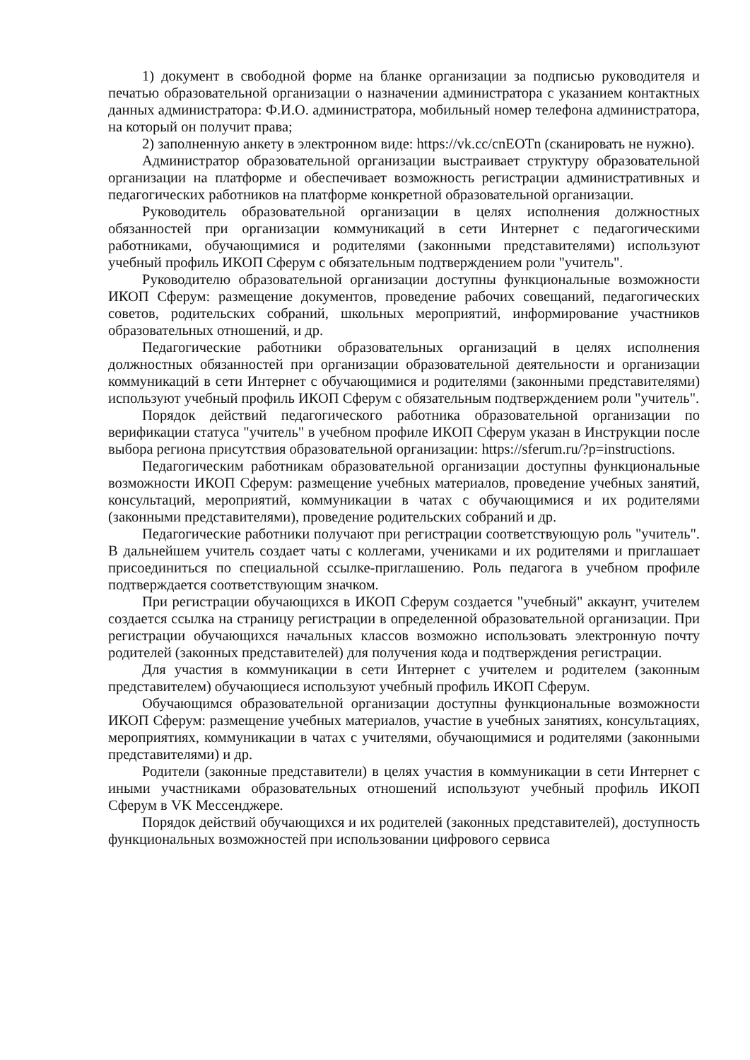1) документ в свободной форме на бланке организации за подписью руководителя и печатью образовательной организации о назначении администратора с указанием контактных данных администратора: Ф.И.О. администратора, мобильный номер телефона администратора, на который он получит права;
2) заполненную анкету в электронном виде: https://vk.cc/cnEOTn (сканировать не нужно).
Администратор образовательной организации выстраивает структуру образовательной организации на платформе и обеспечивает возможность регистрации административных и педагогических работников на платформе конкретной образовательной организации.
Руководитель образовательной организации в целях исполнения должностных обязанностей при организации коммуникаций в сети Интернет с педагогическими работниками, обучающимися и родителями (законными представителями) используют учебный профиль ИКОП Сферум с обязательным подтверждением роли "учитель".
Руководителю образовательной организации доступны функциональные возможности ИКОП Сферум: размещение документов, проведение рабочих совещаний, педагогических советов, родительских собраний, школьных мероприятий, информирование участников образовательных отношений, и др.
Педагогические работники образовательных организаций в целях исполнения должностных обязанностей при организации образовательной деятельности и организации коммуникаций в сети Интернет с обучающимися и родителями (законными представителями) используют учебный профиль ИКОП Сферум с обязательным подтверждением роли "учитель".
Порядок действий педагогического работника образовательной организации по верификации статуса "учитель" в учебном профиле ИКОП Сферум указан в Инструкции после выбора региона присутствия образовательной организации: https://sferum.ru/?p=instructions.
Педагогическим работникам образовательной организации доступны функциональные возможности ИКОП Сферум: размещение учебных материалов, проведение учебных занятий, консультаций, мероприятий, коммуникации в чатах с обучающимися и их родителями (законными представителями), проведение родительских собраний и др.
Педагогические работники получают при регистрации соответствующую роль "учитель". В дальнейшем учитель создает чаты с коллегами, учениками и их родителями и приглашает присоединиться по специальной ссылке-приглашению. Роль педагога в учебном профиле подтверждается соответствующим значком.
При регистрации обучающихся в ИКОП Сферум создается "учебный" аккаунт, учителем создается ссылка на страницу регистрации в определенной образовательной организации. При регистрации обучающихся начальных классов возможно использовать электронную почту родителей (законных представителей) для получения кода и подтверждения регистрации.
Для участия в коммуникации в сети Интернет с учителем и родителем (законным представителем) обучающиеся используют учебный профиль ИКОП Сферум.
Обучающимся образовательной организации доступны функциональные возможности ИКОП Сферум: размещение учебных материалов, участие в учебных занятиях, консультациях, мероприятиях, коммуникации в чатах с учителями, обучающимися и родителями (законными представителями) и др.
Родители (законные представители) в целях участия в коммуникации в сети Интернет с иными участниками образовательных отношений используют учебный профиль ИКОП Сферум в VK Мессенджере.
Порядок действий обучающихся и их родителей (законных представителей), доступность функциональных возможностей при использовании цифрового сервиса